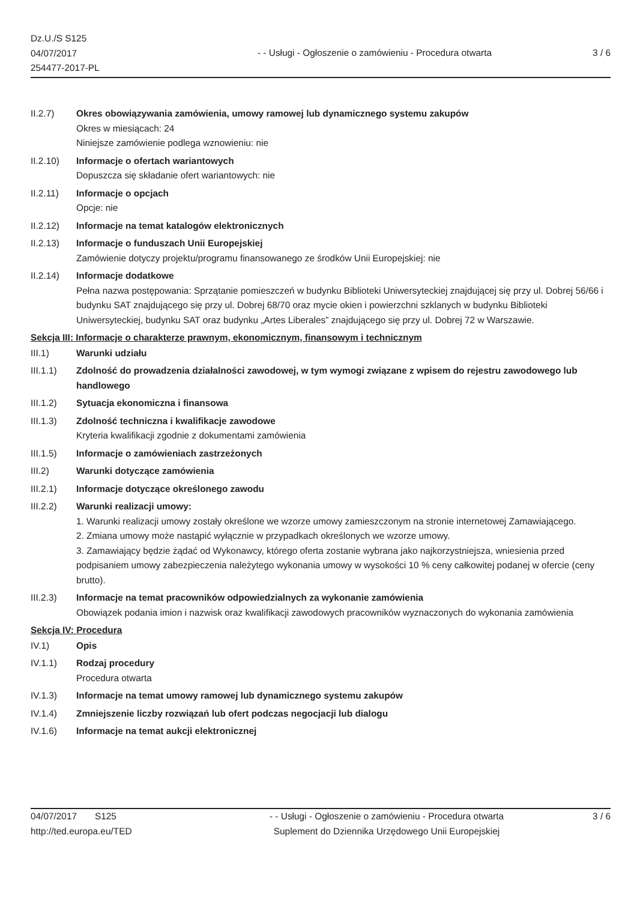Dz.U./S S125
04/07/2017
254477-2017-PL
- - Usługi - Ogłoszenie o zamówieniu - Procedura otwarta
3 / 6
II.2.7) Okres obowiązywania zamówienia, umowy ramowej lub dynamicznego systemu zakupów
Okres w miesiącach: 24
Niniejsze zamówienie podlega wznowieniu: nie
II.2.10) Informacje o ofertach wariantowych
Dopuszcza się składanie ofert wariantowych: nie
II.2.11) Informacje o opcjach
Opcje: nie
II.2.12) Informacje na temat katalogów elektronicznych
II.2.13) Informacje o funduszach Unii Europejskiej
Zamówienie dotyczy projektu/programu finansowanego ze środków Unii Europejskiej: nie
II.2.14) Informacje dodatkowe
Pełna nazwa postępowania: Sprzątanie pomieszczeń w budynku Biblioteki Uniwersyteckiej znajdującej się przy ul. Dobrej 56/66 i budynku SAT znajdującego się przy ul. Dobrej 68/70 oraz mycie okien i powierzchni szklanych w budynku Biblioteki Uniwersyteckiej, budynku SAT oraz budynku „Artes Liberales” znajdującego się przy ul. Dobrej 72 w Warszawie.
Sekcja III: Informacje o charakterze prawnym, ekonomicznym, finansowym i technicznym
III.1) Warunki udziału
III.1.1) Zdolność do prowadzenia działalności zawodowej, w tym wymogi związane z wpisem do rejestru zawodowego lub handlowego
III.1.2) Sytuacja ekonomiczna i finansowa
III.1.3) Zdolność techniczna i kwalifikacje zawodowe
Kryteria kwalifikacji zgodnie z dokumentami zamówienia
III.1.5) Informacje o zamówieniach zastrzeżonych
III.2) Warunki dotyczące zamówienia
III.2.1) Informacje dotyczące określonego zawodu
III.2.2) Warunki realizacji umowy:
1. Warunki realizacji umowy zostały określone we wzorze umowy zamieszczonym na stronie internetowej Zamawiającego.
2. Zmiana umowy może nastąpić wyłącznie w przypadkach określonych we wzorze umowy.
3. Zamawiający będzie żądać od Wykonawcy, którego oferta zostanie wybrana jako najkorzystniejsza, wniesienia przed podpisaniem umowy zabezpieczenia należytego wykonania umowy w wysokości 10 % ceny całkowitej podanej w ofercie (ceny brutto).
III.2.3) Informacje na temat pracowników odpowiedzialnych za wykonanie zamówienia
Obowiązek podania imion i nazwisk oraz kwalifikacji zawodowych pracowników wyznaczonych do wykonania zamówienia
Sekcja IV: Procedura
IV.1) Opis
IV.1.1) Rodzaj procedury
Procedura otwarta
IV.1.3) Informacje na temat umowy ramowej lub dynamicznego systemu zakupów
IV.1.4) Zmniejszenie liczby rozwiązań lub ofert podczas negocjacji lub dialogu
IV.1.6) Informacje na temat aukcji elektronicznej
04/07/2017 S125
http://ted.europa.eu/TED
- - Usługi - Ogłoszenie o zamówieniu - Procedura otwarta
Suplement do Dziennika Urzędowego Unii Europejskiej
3 / 6